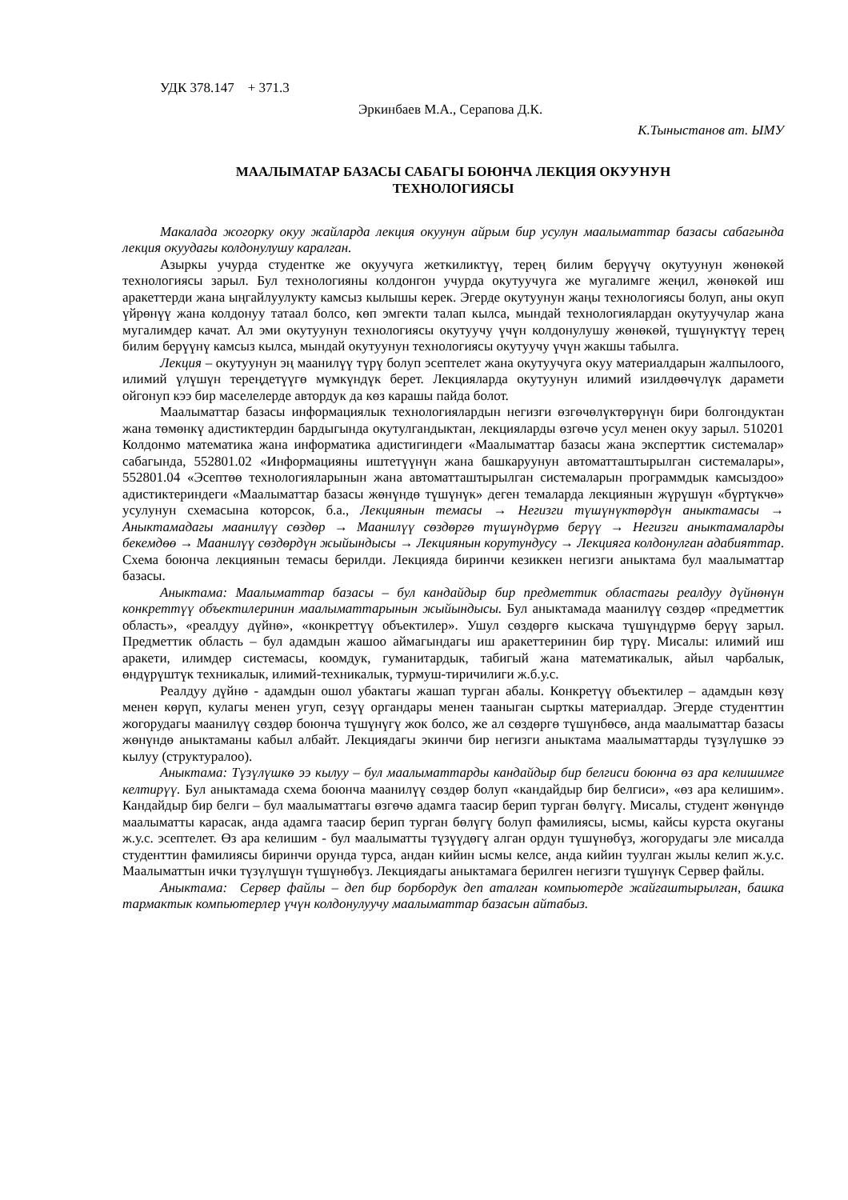УДК 378.147 + 371.3
Эркинбаев М.А., Серапова Д.К.
К.Тыныстанов ат. ЫМУ
МААЛЫМАТАР БАЗАСЫ САБАГЫ БОЮНЧА ЛЕКЦИЯ ОКУУНУН
ТЕХНОЛОГИЯСЫ
Макалада жогорку окуу жайларда лекция окуунун айрым бир усулун маалыматтар базасы сабагында лекция окуудагы колдонулушу каралган.
Азыркы учурда студентке же окуучуга жеткиликтүү, терең билим берүүчү окутуунун жөнөкөй технологиясы зарыл. Бул технологияны колдонгон учурда окутуучуга же мугалимге жеңил, жөнөкөй иш аракеттерди жана ыңгайлуулукту камсыз кылышы керек. Эгерде окутуунун жаңы технологиясы болуп, аны окуп үйрөнүү жана колдонуу татаал болсо, көп эмгекти талап кылса, мындай технологиялардан окутуучулар жана мугалимдер качат. Ал эми окутуунун технологиясы окутуучу үчүн колдонулушу жөнөкөй, түшүнүктүү терең билим берүүнү камсыз кылса, мындай окутуунун технологиясы окутуучу үчүн жакшы табылга.
Лекция – окутуунун эң маанилүү түрү болуп эсептелет жана окутуучуга окуу материалдарын жалпылоого, илимий үлүшүн тереңдетүүгө мүмкүндүк берет. Лекцияларда окутуунун илимий изилдөөчүлүк дарамети ойгонуп кээ бир маселелерде автордук да көз карашы пайда болот.
Маалыматтар базасы информациялык технологиялардын негизги өзгөчөлүктөрүнүн бири болгондуктан жана төмөнкү адистиктердин бардыгында окутулгандыктан, лекцияларды өзгөчө усул менен окуу зарыл. 510201 Колдонмо математика жана информатика адистигиндеги «Маалыматтар базасы жана эксперттик системалар» сабагында, 552801.02 «Информацияны иштетүүнүн жана башкаруунун автоматташтырылган системалары», 552801.04 «Эсептөө технологияларынын жана автоматташтырылган системаларын программдык камсыздоо» адистиктериндеги «Маалыматтар базасы жөнүндө түшүнүк» деген темаларда лекциянын жүрүшүн «бүртүкчө» усулунун схемасына которсок, б.а., Лекциянын темасы → Негизги түшүнүктөрдүн аныктамасы → Аныктамадагы маанилүү сөздөр → Маанилүү сөздөргө түшүндүрмө берүү → Негизги аныктамаларды бекемдөө → Маанилүү сөздөрдүн жыйындысы → Лекциянын корутундусу → Лекцияга колдонулган адабияттар. Схема боюнча лекциянын темасы берилди. Лекцияда биринчи кезиккен негизги аныктама бул маалыматтар базасы.
Аныктама: Маалыматтар базасы – бул кандайдыр бир предметтик областагы реалдуу дүйнөнүн конкреттүү объектилеринин маалыматтарынын жыйындысы. Бул аныктамада маанилүү сөздөр «предметтик область», «реалдуу дүйнө», «конкреттүү объектилер». Ушул сөздөргө кыскача түшүндүрмө берүү зарыл. Предметтик область – бул адамдын жашоо аймагындагы иш аракеттеринин бир түрү. Мисалы: илимий иш аракети, илимдер системасы, коомдук, гуманитардык, табигый жана математикалык, айыл чарбалык, өндүрүштүк техникалык, илимий-техникалык, турмуш-тиричилиги ж.б.у.с.
Реалдуу дүйнө - адамдын ошол убактагы жашап турган абалы. Конкретүү объектилер – адамдын көзү менен көрүп, кулагы менен угуп, сезүү органдары менен тааныган сырткы материалдар. Эгерде студенттин жогорудагы маанилүү сөздөр боюнча түшүнүгү жок болсо, же ал сөздөргө түшүнбөсө, анда маалыматтар базасы жөнүндө аныктаманы кабыл албайт. Лекциядагы экинчи бир негизги аныктама маалыматтарды түзүлүшкө ээ кылуу (структуралоо).
Аныктама: Түзүлүшкө ээ кылуу – бул маалыматтарды кандайдыр бир белгиси боюнча өз ара келишимге келтирүү. Бул аныктамада схема боюнча маанилүү сөздөр болуп «кандайдыр бир белгиси», «өз ара келишим». Кандайдыр бир белги – бул маалыматтагы өзгөчө адамга таасир берип турган бөлүгү. Мисалы, студент жөнүндө маалыматты карасак, анда адамга таасир берип турган бөлүгү болуп фамилиясы, ысмы, кайсы курста окуганы ж.у.с. эсептелет. Өз ара келишим - бул маалыматты түзүүдөгү алган ордун түшүнөбүз, жогорудагы эле мисалда студенттин фамилиясы биринчи орунда турса, андан кийин ысмы келсе, анда кийин туулган жылы келип ж.у.с. Маалыматтын ички түзүлүшүн түшүнөбүз. Лекциядагы аныктамага берилген негизги түшүнүк Сервер файлы.
Аныктама: Сервер файлы – деп бир борбордук деп аталган компьютерде жайгаштырылган, башка тармактык компьютерлер үчүн колдонулуучу маалыматтар базасын айтабыз.